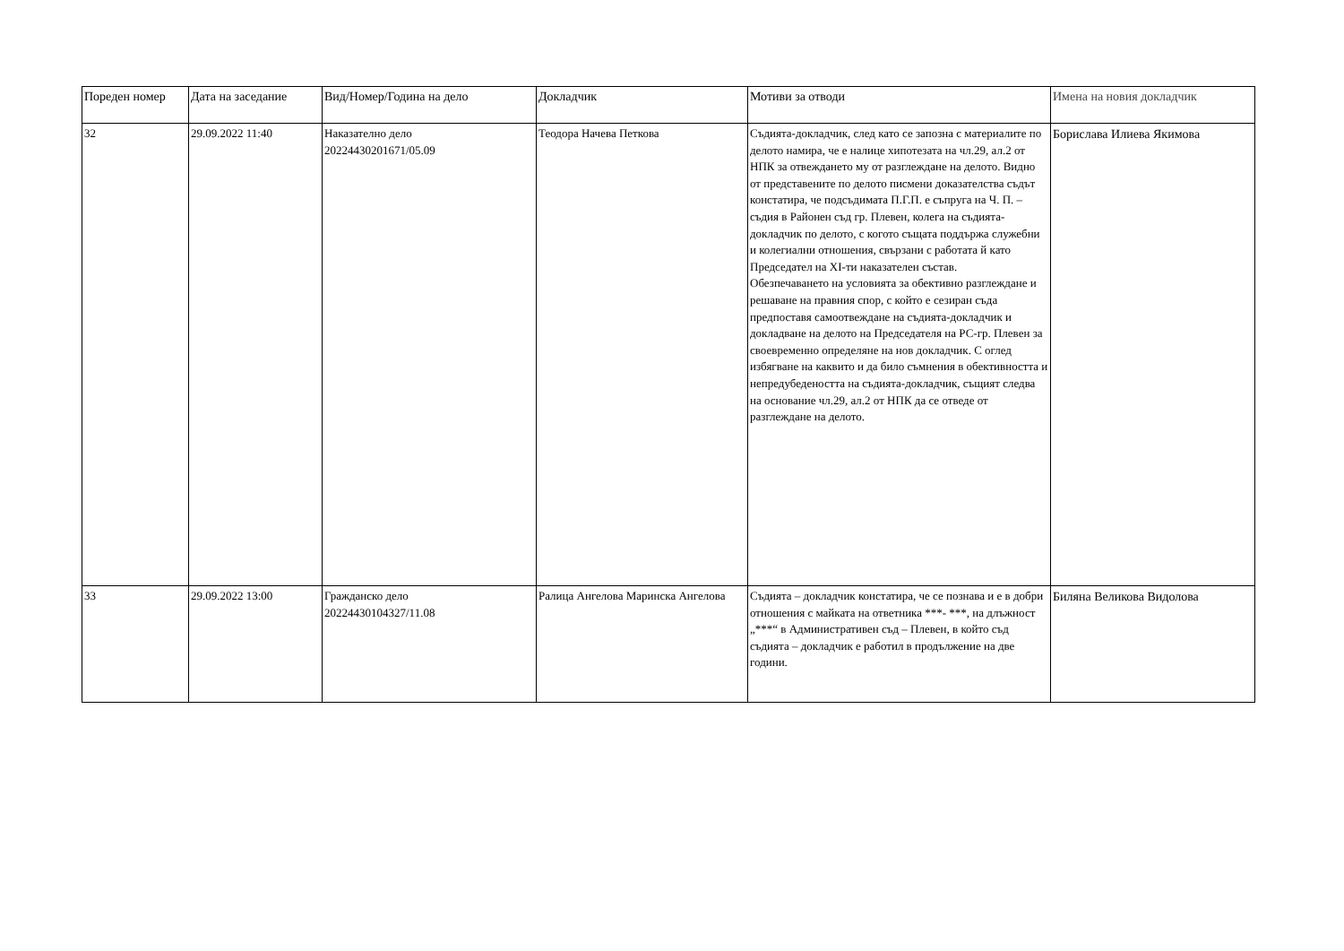| Пореден номер | Дата на заседание | Вид/Номер/Година на дело | Докладчик | Мотиви за отводи | Имена на новия докладчик |
| --- | --- | --- | --- | --- | --- |
| 32 | 29.09.2022 11:40 | Наказателно дело 20224430201671/05.09 | Теодора Начева Петкова | Съдията-докладчик, след като се запозна с материалите по делото намира, че е налице хипотезата на чл.29, ал.2 от НПК за отвеждането му от разглеждане на делото. Видно от представените по делото писмени доказателства съдът констатира, че подсъдимата П.Г.П. е съпруга на Ч. П. – съдия в Районен съд гр. Плевен, колега на съдията-докладчик по делото, с когото същата поддържа служебни и колегиални отношения, свързани с работата й като Председател на XI-ти наказателен състав. Обезпечаването на условията за обективно разглеждане и решаване на правния спор, с който е сезиран съда предпоставя самоотвеждане на съдията-докладчик и докладване на делото на Председателя на РС-гр. Плевен за своевременно определяне на нов докладчик. С оглед избягване на каквито и да било съмнения в обективността и непредубедеността на съдията-докладчик, същият следва на основание чл.29, ал.2 от НПК да се отведе от разглеждане на делото. | Борислава Илиева Якимова |
| 33 | 29.09.2022 13:00 | Гражданско дело 20224430104327/11.08 | Ралица Ангелова Маринска Ангелова | Съдията – докладчик констатира, че се познава и е в добри отношения с майката на ответника ***- ***, на длъжност „***“ в Административен съд – Плевен, в който съд съдията – докладчик е работил в продължение на две години. | Биляна Великова Видолова |